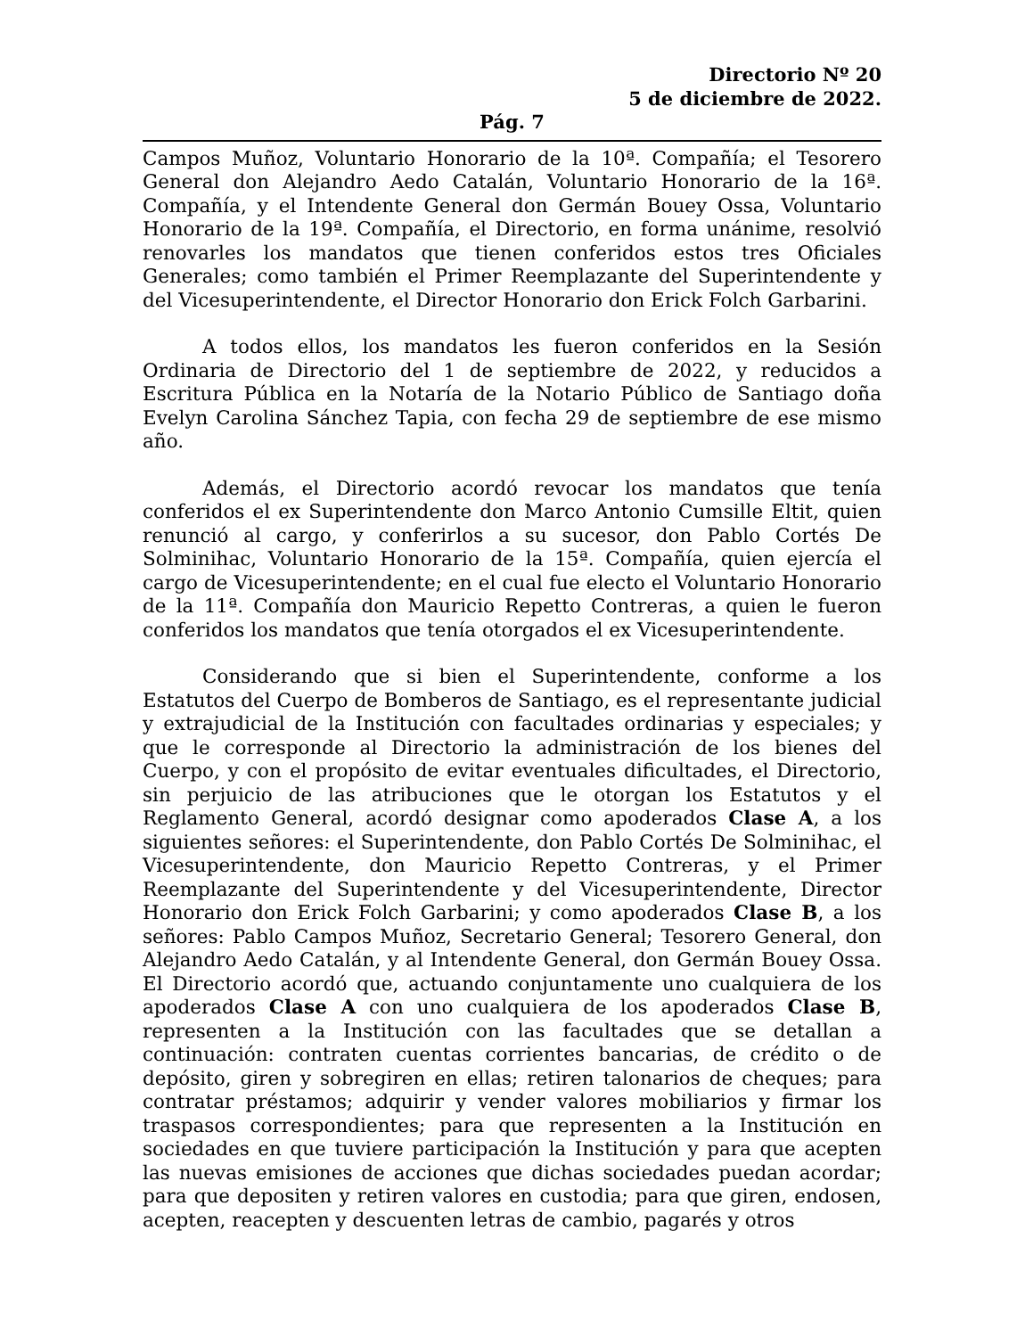Directorio Nº 20
5 de diciembre de 2022.
Pág. 7
Campos Muñoz, Voluntario Honorario de la 10ª. Compañía; el Tesorero General don Alejandro Aedo Catalán, Voluntario Honorario de la 16ª. Compañía, y el Intendente General don Germán Bouey Ossa, Voluntario Honorario de la 19ª. Compañía, el Directorio, en forma unánime, resolvió renovarles los mandatos que tienen conferidos estos tres Oficiales Generales; como también el Primer Reemplazante del Superintendente y del Vicesuperintendente, el Director Honorario don Erick Folch Garbarini.
A todos ellos, los mandatos les fueron conferidos en la Sesión Ordinaria de Directorio del 1 de septiembre de 2022, y reducidos a Escritura Pública en la Notaría de la Notario Público de Santiago doña Evelyn Carolina Sánchez Tapia, con fecha 29 de septiembre de ese mismo año.
Además, el Directorio acordó revocar los mandatos que tenía conferidos el ex Superintendente don Marco Antonio Cumsille Eltit, quien renunció al cargo, y conferirlos a su sucesor, don Pablo Cortés De Solminihac, Voluntario Honorario de la 15ª. Compañía, quien ejercía el cargo de Vicesuperintendente; en el cual fue electo el Voluntario Honorario de la 11ª. Compañía don Mauricio Repetto Contreras, a quien le fueron conferidos los mandatos que tenía otorgados el ex Vicesuperintendente.
Considerando que si bien el Superintendente, conforme a los Estatutos del Cuerpo de Bomberos de Santiago, es el representante judicial y extrajudicial de la Institución con facultades ordinarias y especiales; y que le corresponde al Directorio la administración de los bienes del Cuerpo, y con el propósito de evitar eventuales dificultades, el Directorio, sin perjuicio de las atribuciones que le otorgan los Estatutos y el Reglamento General, acordó designar como apoderados Clase A, a los siguientes señores: el Superintendente, don Pablo Cortés De Solminihac, el Vicesuperintendente, don Mauricio Repetto Contreras, y el Primer Reemplazante del Superintendente y del Vicesuperintendente, Director Honorario don Erick Folch Garbarini; y como apoderados Clase B, a los señores: Pablo Campos Muñoz, Secretario General; Tesorero General, don Alejandro Aedo Catalán, y al Intendente General, don Germán Bouey Ossa. El Directorio acordó que, actuando conjuntamente uno cualquiera de los apoderados Clase A con uno cualquiera de los apoderados Clase B, representen a la Institución con las facultades que se detallan a continuación: contraten cuentas corrientes bancarias, de crédito o de depósito, giren y sobregiren en ellas; retiren talonarios de cheques; para contratar préstamos; adquirir y vender valores mobiliarios y firmar los traspasos correspondientes; para que representen a la Institución en sociedades en que tuviere participación la Institución y para que acepten las nuevas emisiones de acciones que dichas sociedades puedan acordar; para que depositen y retiren valores en custodia; para que giren, endosen, acepten, reacepten y descuenten letras de cambio, pagarés y otros